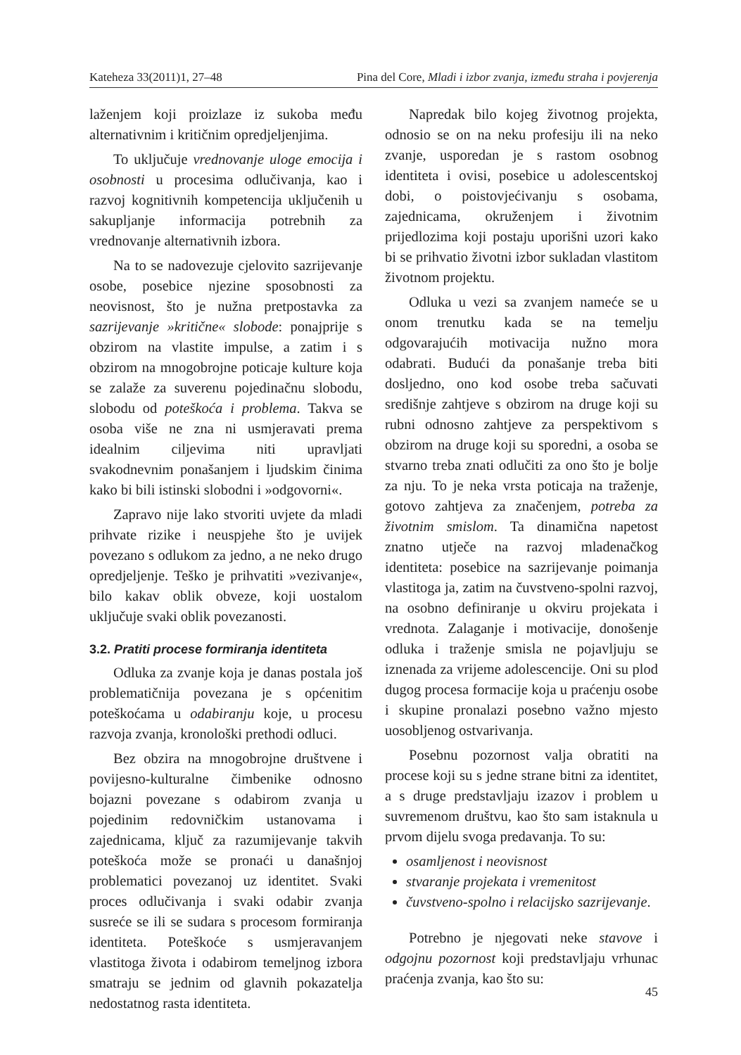Kateheza 33(2011)1, 27–48 Pina del Core, Mladi i izbor zvanja, između straha i povjerenja
laženjem koji proizlaze iz sukoba među alternativnim i kritičnim opredjeljenjima.
To uključuje vrednovanje uloge emocija i osobnosti u procesima odlučivanja, kao i razvoj kognitivnih kompetencija uključenih u sakupljanje informacija potrebnih za vrednovanje alternativnih izbora.
Na to se nadovezuje cjelovito sazrijevanje osobe, posebice njezine sposobnosti za neovisnost, što je nužna pretpostavka za sazrijevanje »kritične« slobode: ponajprije s obzirom na vlastite impulse, a zatim i s obzirom na mnogobrojne poticaje kulture koja se zalaže za suverenu pojedinačnu slobodu, slobodu od poteškoća i problema. Takva se osoba više ne zna ni usmjeravati prema idealnim ciljevima niti upravljati svakodnevnim ponašanjem i ljudskim činima kako bi bili istinski slobodni i »odgovorni«.
Zapravo nije lako stvoriti uvjete da mladi prihvate rizike i neuspjehe što je uvijek povezano s odlukom za jedno, a ne neko drugo opredjeljenje. Teško je prihvatiti »vezivanje«, bilo kakav oblik obveze, koji uostalom uključuje svaki oblik povezanosti.
3.2. Pratiti procese formiranja identiteta
Odluka za zvanje koja je danas postala još problematičnija povezana je s općenitim poteškoćama u odabiranju koje, u procesu razvoja zvanja, kronološki prethodi odluci.
Bez obzira na mnogobrojne društvene i povijesno-kulturalne čimbenike odnosno bojazni povezane s odabirom zvanja u pojedinim redovničkim ustanovama i zajednicama, ključ za razumijevanje takvih poteškoća može se pronaći u današnjoj problematici povezanoj uz identitet. Svaki proces odlučivanja i svaki odabir zvanja susreće se ili se sudara s procesom formiranja identiteta. Poteškoće s usmjeravanjem vlastitoga života i odabirom temeljnog izbora smatraju se jednim od glavnih pokazatelja nedostatnog rasta identiteta.
Napredak bilo kojeg životnog projekta, odnosio se on na neku profesiju ili na neko zvanje, usporedan je s rastom osobnog identiteta i ovisi, posebice u adolescentskoj dobi, o poistovjećivanju s osobama, zajednicama, okruženjem i životnim prijedlozima koji postaju uporišni uzori kako bi se prihvatio životni izbor sukladan vlastitom životnom projektu.
Odluka u vezi sa zvanjem nameće se u onom trenutku kada se na temelju odgovarajućih motivacija nužno mora odabrati. Budući da ponašanje treba biti dosljedno, ono kod osobe treba sačuvati središnje zahtjeve s obzirom na druge koji su rubni odnosno zahtjeve za perspektivom s obzirom na druge koji su sporedni, a osoba se stvarno treba znati odlučiti za ono što je bolje za nju. To je neka vrsta poticaja na traženje, gotovo zahtjeva za značenjem, potreba za životnim smislom. Ta dinamična napetost znatno utječe na razvoj mladenačkog identiteta: posebice na sazrijevanje poimanja vlastitoga ja, zatim na čuvstveno-spolni razvoj, na osobno definiranje u okviru projekata i vrednota. Zalaganje i motivacije, donošenje odluka i traženje smisla ne pojavljuju se iznenada za vrijeme adolescencije. Oni su plod dugog procesa formacije koja u praćenju osobe i skupine pronalazi posebno važno mjesto uosobljenog ostvarivanja.
Posebnu pozornost valja obratiti na procese koji su s jedne strane bitni za identitet, a s druge predstavljaju izazov i problem u suvremenom društvu, kao što sam istaknula u prvom dijelu svoga predavanja. To su:
osamljenost i neovisnost
stvaranje projekata i vremenitost
čuvstveno-spolno i relacijsko sazrijevanje.
Potrebno je njegovati neke stavove i odgojnu pozornost koji predstavljaju vrhunac praćenja zvanja, kao što su:
45